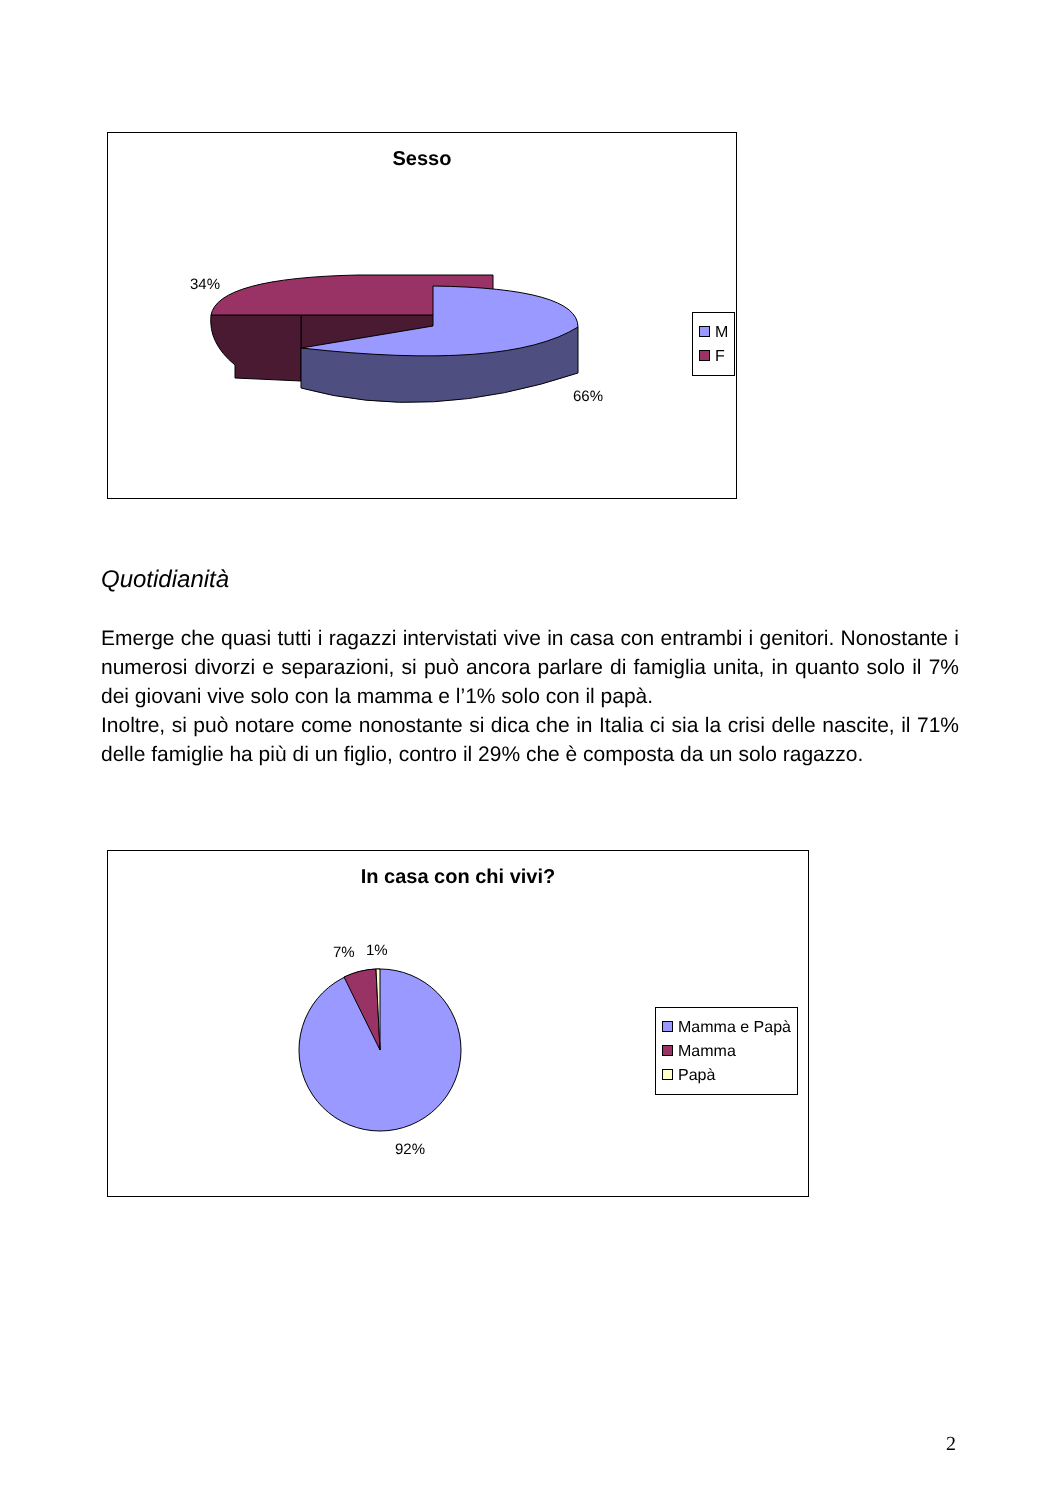Sesso
34%
66%
M
F
Quotidianità
Emerge che quasi tutti i ragazzi intervistati vive in casa con entrambi i genitori. Nonostante i numerosi divorzi e separazioni, si può ancora parlare di famiglia unita, in quanto solo il 7% dei giovani vive solo con la mamma e l’1% solo con il papà.
Inoltre, si può notare come nonostante si dica che in Italia ci sia la crisi delle nascite, il 71% delle famiglie ha più di un figlio, contro il 29% che è composta da un solo ragazzo.
In casa con chi vivi?
7% 1%
92%
Mamma e Papà
Mamma
Papà
2